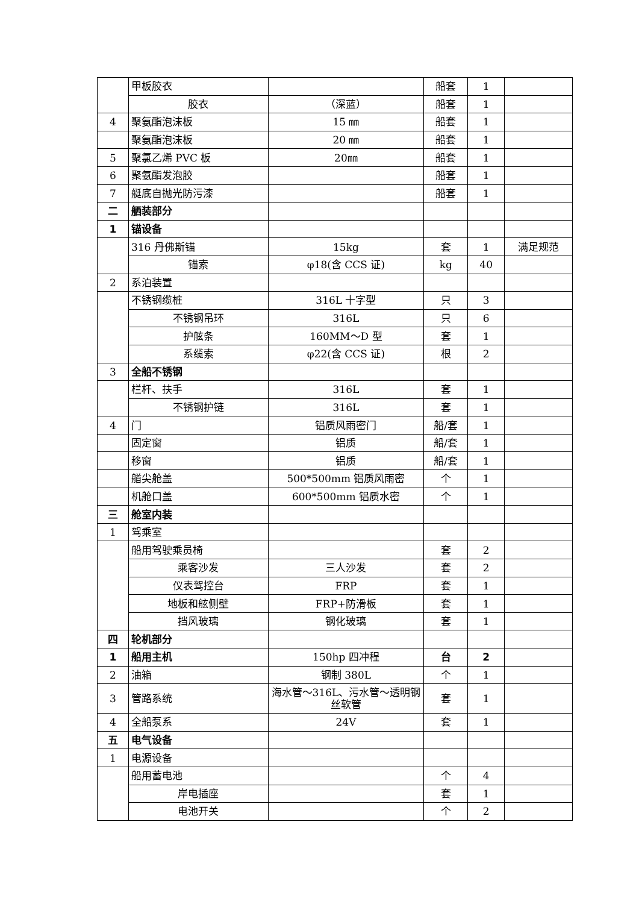| | 甲板胶衣 | | 船套 | 1 | |
| | 胶衣 | （深蓝） | 船套 | 1 | |
| 4 | 聚氨酯泡沫板 | 15 ㎜ | 船套 | 1 | |
| | 聚氨酯泡沫板 | 20 ㎜ | 船套 | 1 | |
| 5 | 聚氯乙烯 PVC 板 | 20㎜ | 船套 | 1 | |
| 6 | 聚氨酯发泡胶 | | 船套 | 1 | |
| 7 | 艇底自抛光防污漆 | | 船套 | 1 | |
| 二 | 舾装部分 | | | | |
| 1 | 锚设备 | | | | |
| | 316 丹佛斯锚 | 15kg | 套 | 1 | 满足规范 |
| | 锚索 | φ18(含 CCS 证) | kg | 40 | |
| 2 | 系泊装置 | | | | |
| | 不锈钢缆桩 | 316L 十字型 | 只 | 3 | |
| | 不锈钢吊环 | 316L | 只 | 6 | |
| | 护舷条 | 160MM～D 型 | 套 | 1 | |
| | 系缆索 | φ22(含 CCS 证) | 根 | 2 | |
| 3 | 全船不锈钢 | | | | |
| | 栏杆、扶手 | 316L | 套 | 1 | |
| | 不锈钢护链 | 316L | 套 | 1 | |
| 4 | 门 | 铝质风雨密门 | 船/套 | 1 | |
| | 固定窗 | 铝质 | 船/套 | 1 | |
| | 移窗 | 铝质 | 船/套 | 1 | |
| | 艏尖舱盖 | 500*500mm 铝质风雨密 | 个 | 1 | |
| | 机舱口盖 | 600*500mm 铝质水密 | 个 | 1 | |
| 三 | 舱室内装 | | | | |
| 1 | 驾乘室 | | | | |
| | 船用驾驶乘员椅 | | 套 | 2 | |
| | 乘客沙发 | 三人沙发 | 套 | 2 | |
| | 仪表驾控台 | FRP | 套 | 1 | |
| | 地板和舷侧壁 | FRP+防滑板 | 套 | 1 | |
| | 挡风玻璃 | 钢化玻璃 | 套 | 1 | |
| 四 | 轮机部分 | | | | |
| 1 | 船用主机 | 150hp 四冲程 | 台 | 2 | |
| 2 | 油箱 | 钢制 380L | 个 | 1 | |
| 3 | 管路系统 | 海水管～316L、污水管～透明钢丝软管 | 套 | 1 | |
| 4 | 全船泵系 | 24V | 套 | 1 | |
| 五 | 电气设备 | | | | |
| 1 | 电源设备 | | | | |
| | 船用蓄电池 | | 个 | 4 | |
| | 岸电插座 | | 套 | 1 | |
| | 电池开关 | | 个 | 2 | |